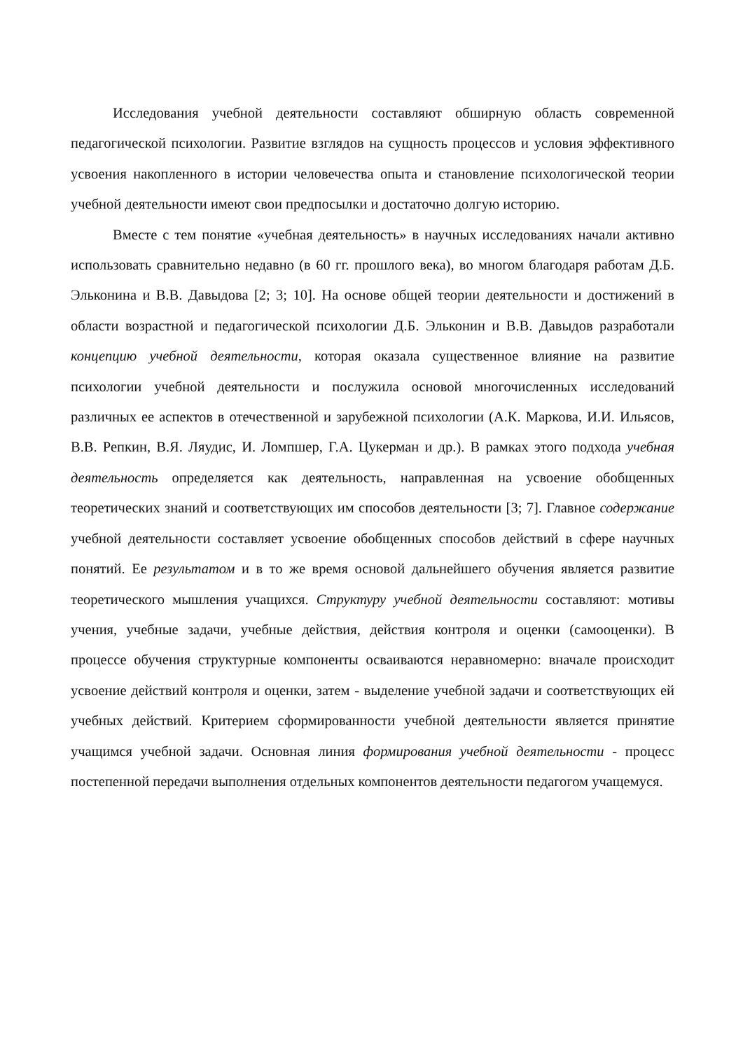Исследования учебной деятельности составляют обширную область современной педагогической психологии. Развитие взглядов на сущность процессов и условия эффективного усвоения накопленного в истории человечества опыта и становление психологической теории учебной деятельности имеют свои предпосылки и достаточно долгую историю.
Вместе с тем понятие «учебная деятельность» в научных исследованиях начали активно использовать сравнительно недавно (в 60 гг. прошлого века), во многом благодаря работам Д.Б. Эльконина и В.В. Давыдова [2; 3; 10]. На основе общей теории деятельности и достижений в области возрастной и педагогической психологии Д.Б. Эльконин и В.В. Давыдов разработали концепцию учебной деятельности, которая оказала существенное влияние на развитие психологии учебной деятельности и послужила основой многочисленных исследований различных ее аспектов в отечественной и зарубежной психологии (А.К. Маркова, И.И. Ильясов, В.В. Репкин, В.Я. Ляудис, И. Ломпшер, Г.А. Цукерман и др.). В рамках этого подхода учебная деятельность определяется как деятельность, направленная на усвоение обобщенных теоретических знаний и соответствующих им способов деятельности [3; 7]. Главное содержание учебной деятельности составляет усвоение обобщенных способов действий в сфере научных понятий. Ее результатом и в то же время основой дальнейшего обучения является развитие теоретического мышления учащихся. Структуру учебной деятельности составляют: мотивы учения, учебные задачи, учебные действия, действия контроля и оценки (самооценки). В процессе обучения структурные компоненты осваиваются неравномерно: вначале происходит усвоение действий контроля и оценки, затем - выделение учебной задачи и соответствующих ей учебных действий. Критерием сформированности учебной деятельности является принятие учащимся учебной задачи. Основная линия формирования учебной деятельности - процесс постепенной передачи выполнения отдельных компонентов деятельности педагогом учащемуся.